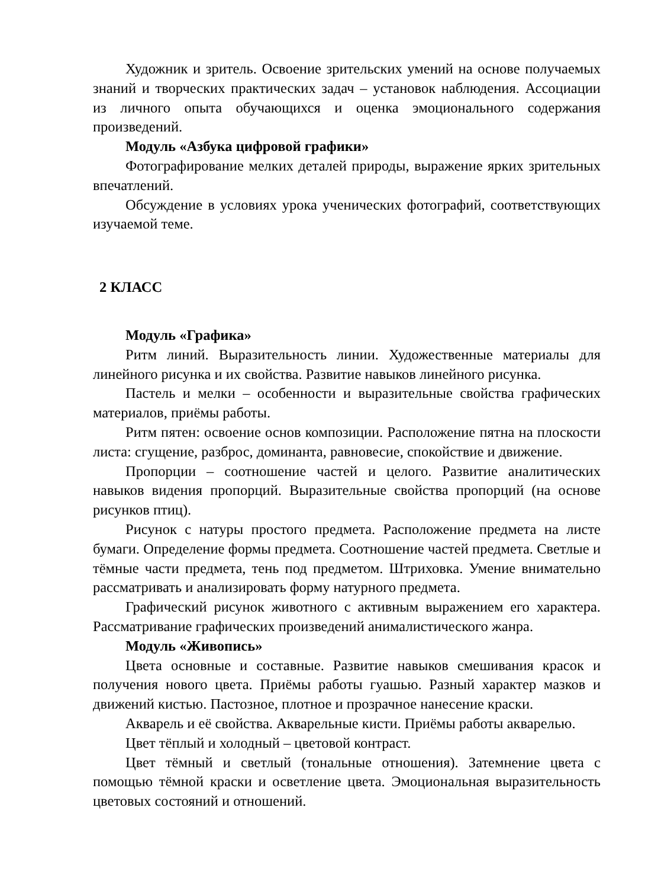Художник и зритель. Освоение зрительских умений на основе получаемых знаний и творческих практических задач – установок наблюдения. Ассоциации из личного опыта обучающихся и оценка эмоционального содержания произведений.
Модуль «Азбука цифровой графики»
Фотографирование мелких деталей природы, выражение ярких зрительных впечатлений.
Обсуждение в условиях урока ученических фотографий, соответствующих изучаемой теме.
2 КЛАСС
Модуль «Графика»
Ритм линий. Выразительность линии. Художественные материалы для линейного рисунка и их свойства. Развитие навыков линейного рисунка.
Пастель и мелки – особенности и выразительные свойства графических материалов, приёмы работы.
Ритм пятен: освоение основ композиции. Расположение пятна на плоскости листа: сгущение, разброс, доминанта, равновесие, спокойствие и движение.
Пропорции – соотношение частей и целого. Развитие аналитических навыков видения пропорций. Выразительные свойства пропорций (на основе рисунков птиц).
Рисунок с натуры простого предмета. Расположение предмета на листе бумаги. Определение формы предмета. Соотношение частей предмета. Светлые и тёмные части предмета, тень под предметом. Штриховка. Умение внимательно рассматривать и анализировать форму натурного предмета.
Графический рисунок животного с активным выражением его характера. Рассматривание графических произведений анималистического жанра.
Модуль «Живопись»
Цвета основные и составные. Развитие навыков смешивания красок и получения нового цвета. Приёмы работы гуашью. Разный характер мазков и движений кистью. Пастозное, плотное и прозрачное нанесение краски.
Акварель и её свойства. Акварельные кисти. Приёмы работы акварелью.
Цвет тёплый и холодный – цветовой контраст.
Цвет тёмный и светлый (тональные отношения). Затемнение цвета с помощью тёмной краски и осветление цвета. Эмоциональная выразительность цветовых состояний и отношений.